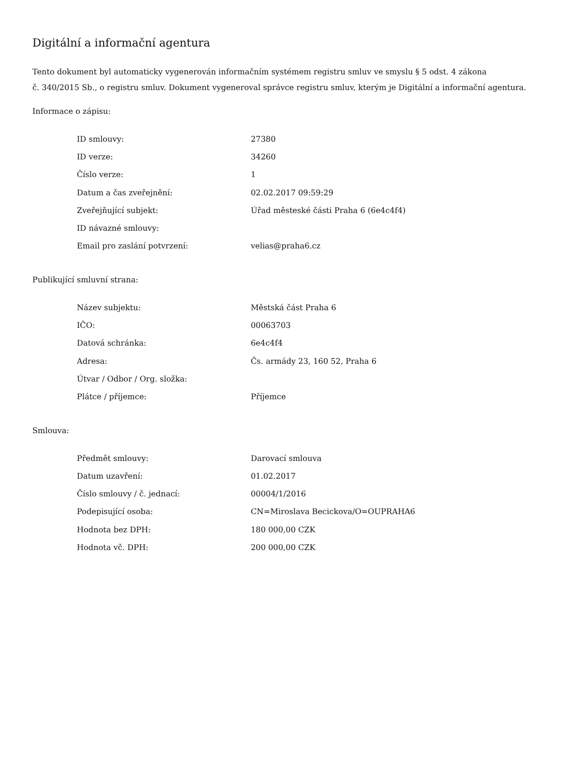Digitální a informační agentura
Tento dokument byl automaticky vygenerován informačním systémem registru smluv ve smyslu § 5 odst. 4 zákona
č. 340/2015 Sb., o registru smluv. Dokument vygeneroval správce registru smluv, kterým je Digitální a informační agentura.
Informace o zápisu:
| ID smlouvy: | 27380 |
| ID verze: | 34260 |
| Číslo verze: | 1 |
| Datum a čas zveřejnění: | 02.02.2017 09:59:29 |
| Zveřejňující subjekt: | Úřad městeské části Praha 6 (6e4c4f4) |
| ID návazné smlouvy: | |
| Email pro zaslání potvrzení: | velias@praha6.cz |
Publikující smluvní strana:
| Název subjektu: | Městská část Praha 6 |
| IČO: | 00063703 |
| Datová schránka: | 6e4c4f4 |
| Adresa: | Čs. armády 23, 160 52, Praha 6 |
| Útvar / Odbor / Org. složka: | |
| Plátce / příjemce: | Příjemce |
Smlouva:
| Předmět smlouvy: | Darovací smlouva |
| Datum uzavření: | 01.02.2017 |
| Číslo smlouvy / č. jednací: | 00004/1/2016 |
| Podepisující osoba: | CN=Miroslava Becickova/O=OUPRAHA6 |
| Hodnota bez DPH: | 180 000,00 CZK |
| Hodnota vč. DPH: | 200 000,00 CZK |